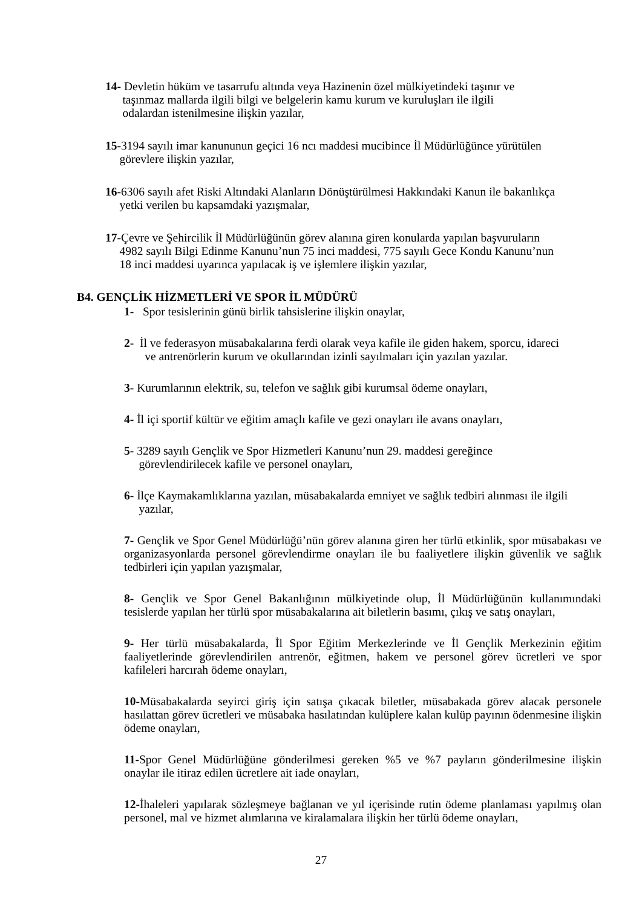14- Devletin hüküm ve tasarrufu altında veya Hazinenin özel mülkiyetindeki taşınır ve
taşınmaz mallarda ilgili bilgi ve belgelerin kamu kurum ve kuruluşları ile ilgili
odalardan istenilmesine ilişkin yazılar,
15-3194 sayılı imar kanununun geçici 16 ncı maddesi mucibince İl Müdürlüğünce yürütülen
görevlere ilişkin yazılar,
16-6306 sayılı afet Riski Altındaki Alanların Dönüştürülmesi Hakkındaki Kanun ile bakanlıkça
yetki verilen bu kapsamdaki yazışmalar,
17-Çevre ve Şehircilik İl Müdürlüğünün görev alanına giren konularda yapılan başvuruların
4982 sayılı Bilgi Edinme Kanunu’nun 75 inci maddesi, 775 sayılı Gece Kondu Kanunu’nun
18 inci maddesi uyarınca yapılacak iş ve işlemlere ilişkin yazılar,
B4. GENÇLİK HİZMETLERİ VE SPOR İL MÜDÜRÜ
1- Spor tesislerinin günü birlik tahsislerine ilişkin onaylar,
2- İl ve federasyon müsabakalarına ferdi olarak veya kafile ile giden hakem, sporcu, idareci
ve antrenörlerin kurum ve okullarından izinli sayılmaları için yazılan yazılar.
3- Kurumlarının elektrik, su, telefon ve sağlık gibi kurumsal ödeme onayları,
4- İl içi sportif kültür ve eğitim amaçlı kafile ve gezi onayları ile avans onayları,
5- 3289 sayılı Gençlik ve Spor Hizmetleri Kanunu’nun 29. maddesi gereğince
görevlendirilecek kafile ve personel onayları,
6- İlçe Kaymakamlıklarına yazılan, müsabakalarda emniyet ve sağlık tedbiri alınması ile ilgili
yazılar,
7- Gençlik ve Spor Genel Müdürlüğü’nün görev alanına giren her türlü etkinlik, spor müsabakası ve organizasyonlarda personel görevlendirme onayları ile bu faaliyetlere ilişkin güvenlik ve sağlık tedbirleri için yapılan yazışmalar,
8- Gençlik ve Spor Genel Bakanlığının mülkiyetinde olup, İl Müdürlüğünün kullanımındaki tesislerde yapılan her türlü spor müsabakalarına ait biletlerin basımı, çıkış ve satış onayları,
9- Her türlü müsabakalarda, İl Spor Eğitim Merkezlerinde ve İl Gençlik Merkezinin eğitim faaliyetlerinde görevlendirilen antrenör, eğitmen, hakem ve personel görev ücretleri ve spor kafileleri harcırah ödeme onayları,
10-Müsabakalarda seyirci giriş için satışa çıkacak biletler, müsabakada görev alacak personele hasılattan görev ücretleri ve müsabaka hasılatından kulüplere kalan kulüp payının ödenmesine ilişkin ödeme onayları,
11-Spor Genel Müdürlüğüne gönderilmesi gereken %5 ve %7 payların gönderilmesine ilişkin onaylar ile itiraz edilen ücretlere ait iade onayları,
12-İhaleleri yapılarak sözleşmeye bağlanan ve yıl içerisinde rutin ödeme planlaması yapılmış olan personel, mal ve hizmet alımlarına ve kiralamalara ilişkin her türlü ödeme onayları,
27